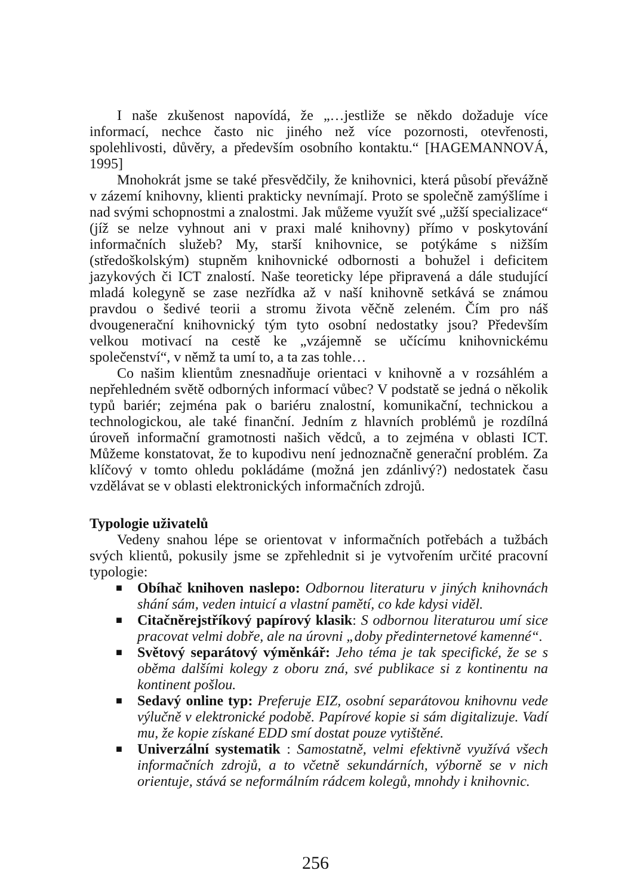I naše zkušenost napovídá, že „…jestliže se někdo dožaduje více informací, nechce často nic jiného než více pozornosti, otevřenosti, spolehlivosti, důvěry, a především osobního kontaktu.“ [HAGEMANNOVÁ, 1995]
Mnohokrát jsme se také přesvědčily, že knihovnici, která působí převážně v zázemí knihovny, klienti prakticky nevnímají. Proto se společně zamýšlíme i nad svými schopnostmi a znalostmi. Jak můžeme využít své „užší specializace“ (jíž se nelze vyhnout ani v praxi malé knihovny) přímo v poskytování informačních služeb? My, starší knihovnice, se potýkáme s nižším (středoškolským) stupněm knihovnické odbornosti a bohužel i deficitem jazykových či ICT znalostí. Naše teoreticky lépe připravená a dále studující mladá kolegyně se zase nezřídka až v naší knihovně setkává se známou pravdou o šedivé teorii a stromu života věčně zeleném. Čím pro náš dvougenerační knihovnický tým tyto osobní nedostatky jsou? Především velkou motivací na cestě ke „vzájemně se učícímu knihovnickému společenství“, v němž ta umí to, a ta zas tohle…
Co našim klientům znesnadňuje orientaci v knihovně a v rozsáhlém a nepřehledném světě odborných informací vůbec? V podstatě se jedná o několik typů bariér; zejména pak o bariéru znalostní, komunikační, technickou a technologickou, ale také finanční. Jedním z hlavních problémů je rozdílná úroveň informační gramotnosti našich vědců, a to zejména v oblasti ICT. Můžeme konstatovat, že to kupodivu není jednoznačně generační problém. Za klíčový v tomto ohledu pokládáme (možná jen zdánlivý?) nedostatek času vzdělávat se v oblasti elektronických informačních zdrojů.
Typologie uživatelů
Vedeny snahou lépe se orientovat v informačních potřebách a tužbách svých klientů, pokusily jsme se zpřehlednit si je vytvořením určité pracovní typologie:
■ Obíhač knihoven naslepo: Odbornou literaturu v jiných knihovnách shání sám, veden intuicí a vlastní pamětí, co kde kdysi viděl.
■ Citačněrejstříkový papírový klasik: S odbornou literaturou umí sice pracovat velmi dobře, ale na úrovni „doby předinternetové kamenné“.
■ Světový separátový výměnkář: Jeho téma je tak specifické, že se s oběma dalšími kolegy z oboru zná, své publikace si z kontinentu na kontinent pošlou.
■ Sedavý online typ: Preferuje EIZ, osobní separátovou knihovnu vede výlučně v elektronické podobě. Papírové kopie si sám digitalizuje. Vadí mu, že kopie získané EDD smí dostat pouze vytištěné.
■ Univerzální systematik : Samostatně, velmi efektivně využívá všech informačních zdrojů, a to včetně sekundárních, výborně se v nich orientuje, stává se neformálním rádcem kolegů, mnohdy i knihovnic.
256